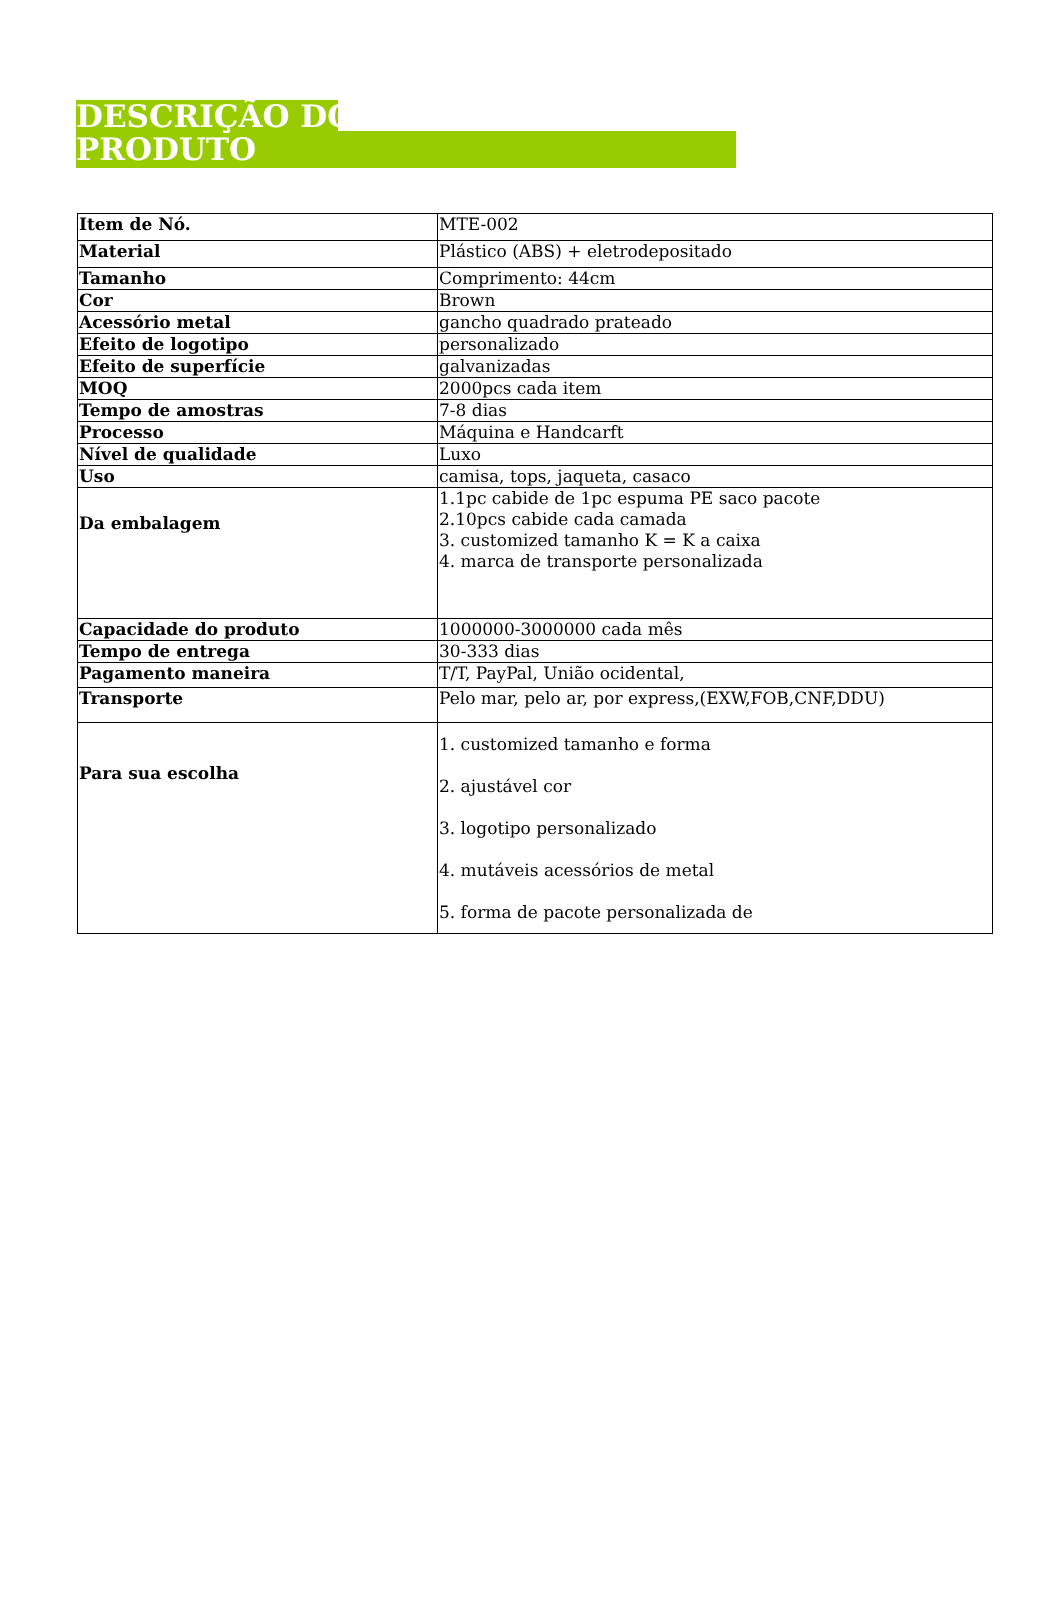DESCRIÇÃO DO
PRODUTO
| Item de Nó. | MTE-002 |
| Material | Plástico (ABS) + eletrodepositado |
| Tamanho | Comprimento: 44cm |
| Cor | Brown |
| Acessório metal | gancho quadrado prateado |
| Efeito de logotipo | personalizado |
| Efeito de superfície | galvanizadas |
| MOQ | 2000pcs cada item |
| Tempo de amostras | 7-8 dias |
| Processo | Máquina e Handcarft |
| Nível de qualidade | Luxo |
| Uso | camisa, tops, jaqueta, casaco |
| Da embalagem | 1.1pc cabide de 1pc espuma PE saco pacote 2.10pcs cabide cada camada 3. customized tamanho K = K a caixa 4. marca de transporte personalizada |
| Capacidade do produto | 1000000-3000000 cada mês |
| Tempo de entrega | 30-333 dias |
| Pagamento maneira | T/T, PayPal, União ocidental, |
| Transporte | Pelo mar, pelo ar, por express,(EXW,FOB,CNF,DDU) |
| Para sua escolha | 1. customized tamanho e forma 2. ajustável cor 3. logotipo personalizado 4. mutáveis acessórios de metal 5. forma de pacote personalizada de |